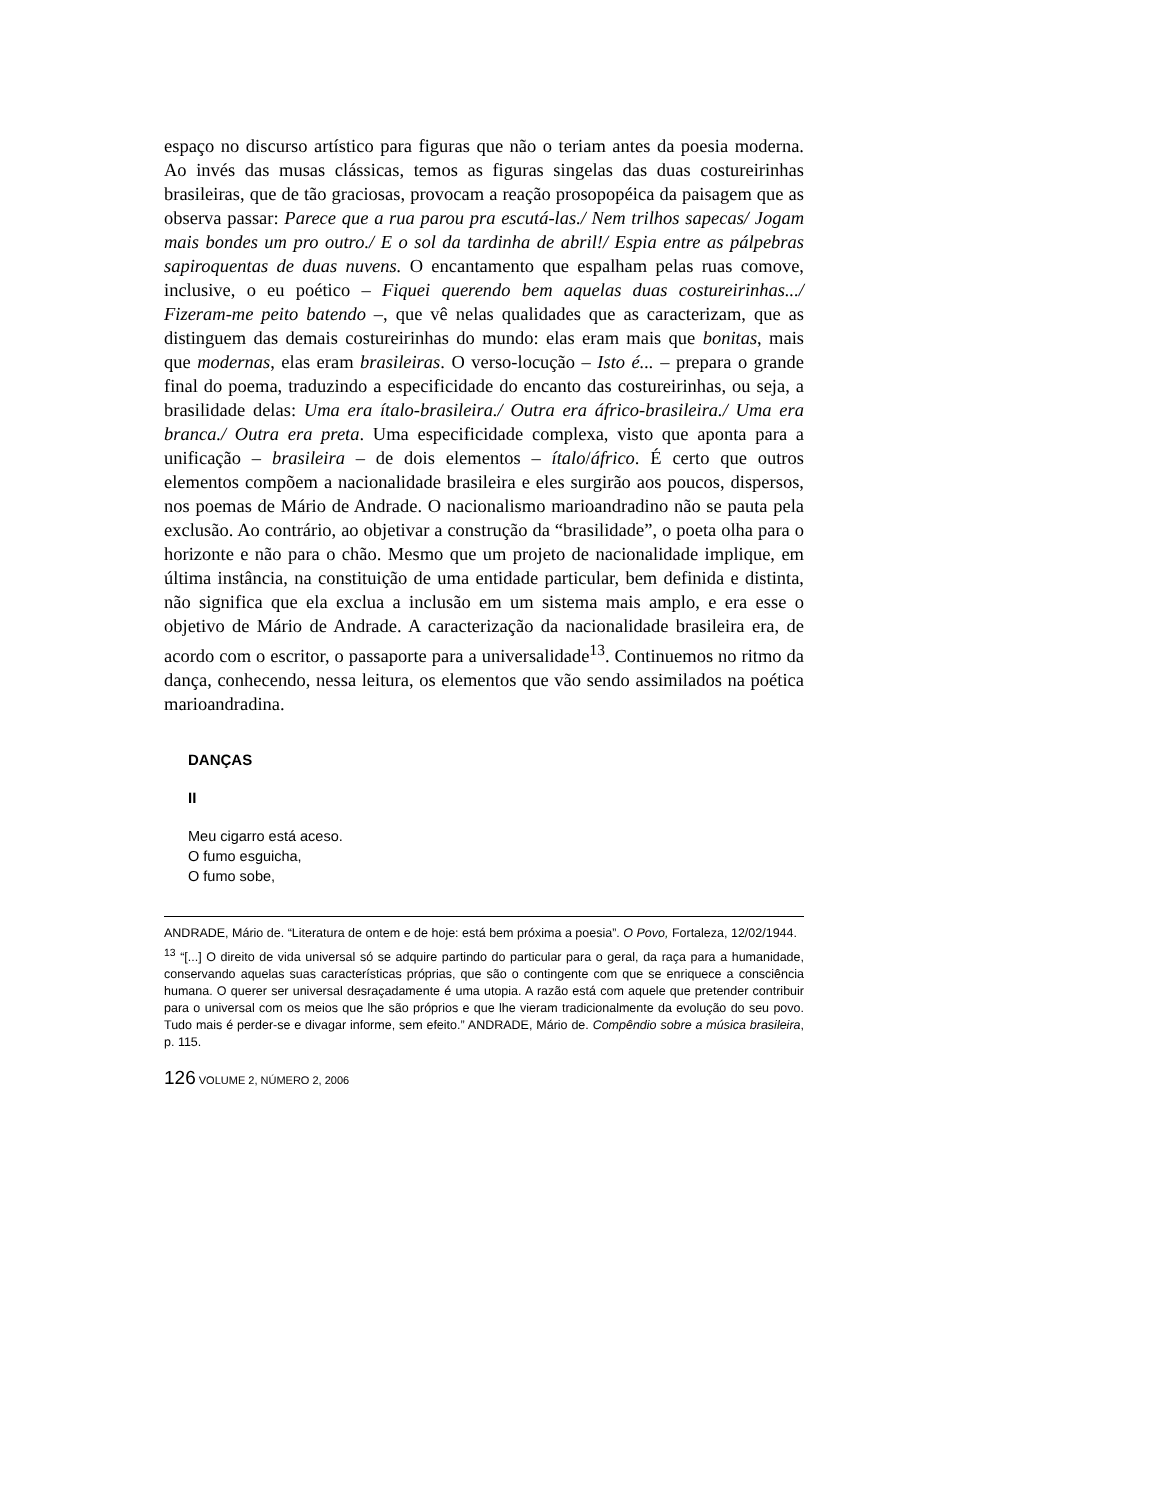espaço no discurso artístico para figuras que não o teriam antes da poesia moderna. Ao invés das musas clássicas, temos as figuras singelas das duas costureirinhas brasileiras, que de tão graciosas, provocam a reação prosopopéica da paisagem que as observa passar: Parece que a rua parou pra escutá-las./ Nem trilhos sapecas/ Jogam mais bondes um pro outro./ E o sol da tardinha de abril!/ Espia entre as pálpebras sapiroquentas de duas nuvens. O encantamento que espalham pelas ruas comove, inclusive, o eu poético – Fiquei querendo bem aquelas duas costureirinhas.../ Fizeram-me peito batendo –, que vê nelas qualidades que as caracterizam, que as distinguem das demais costureirinhas do mundo: elas eram mais que bonitas, mais que modernas, elas eram brasileiras. O verso-locução – Isto é... – prepara o grande final do poema, traduzindo a especificidade do encanto das costureirinhas, ou seja, a brasilidade delas: Uma era ítalo-brasileira./ Outra era áfrico-brasileira./ Uma era branca./ Outra era preta. Uma especificidade complexa, visto que aponta para a unificação – brasileira – de dois elementos – ítalo/áfrico. É certo que outros elementos compõem a nacionalidade brasileira e eles surgirão aos poucos, dispersos, nos poemas de Mário de Andrade. O nacionalismo marioandradino não se pauta pela exclusão. Ao contrário, ao objetivar a construção da “brasilidade”, o poeta olha para o horizonte e não para o chão. Mesmo que um projeto de nacionalidade implique, em última instância, na constituição de uma entidade particular, bem definida e distinta, não significa que ela exclua a inclusão em um sistema mais amplo, e era esse o objetivo de Mário de Andrade. A caracterização da nacionalidade brasileira era, de acordo com o escritor, o passaporte para a universalidade<sup>13</sup>. Continuemos no ritmo da dança, conhecendo, nessa leitura, os elementos que vão sendo assimilados na poética marioandradina.
DANÇAS
II
Meu cigarro está aceso.
O fumo esguicha,
O fumo sobe,
ANDRADE, Mário de. “Literatura de ontem e de hoje: está bem próxima a poesia”. O Povo, Fortaleza, 12/02/1944.
<sup>13</sup> “[...] O direito de vida universal só se adquire partindo do particular para o geral, da raça para a humanidade, conservando aquelas suas características próprias, que são o contingente com que se enriquece a consciência humana. O querer ser universal desraçadamente é uma utopia. A razão está com aquele que pretender contribuir para o universal com os meios que lhe são próprios e que lhe vieram tradicionalmente da evolução do seu povo. Tudo mais é perder-se e divagar informe, sem efeito.” ANDRADE, Mário de. Compêndio sobre a música brasileira, p. 115.
126 VOLUME 2, NÚMERO 2, 2006